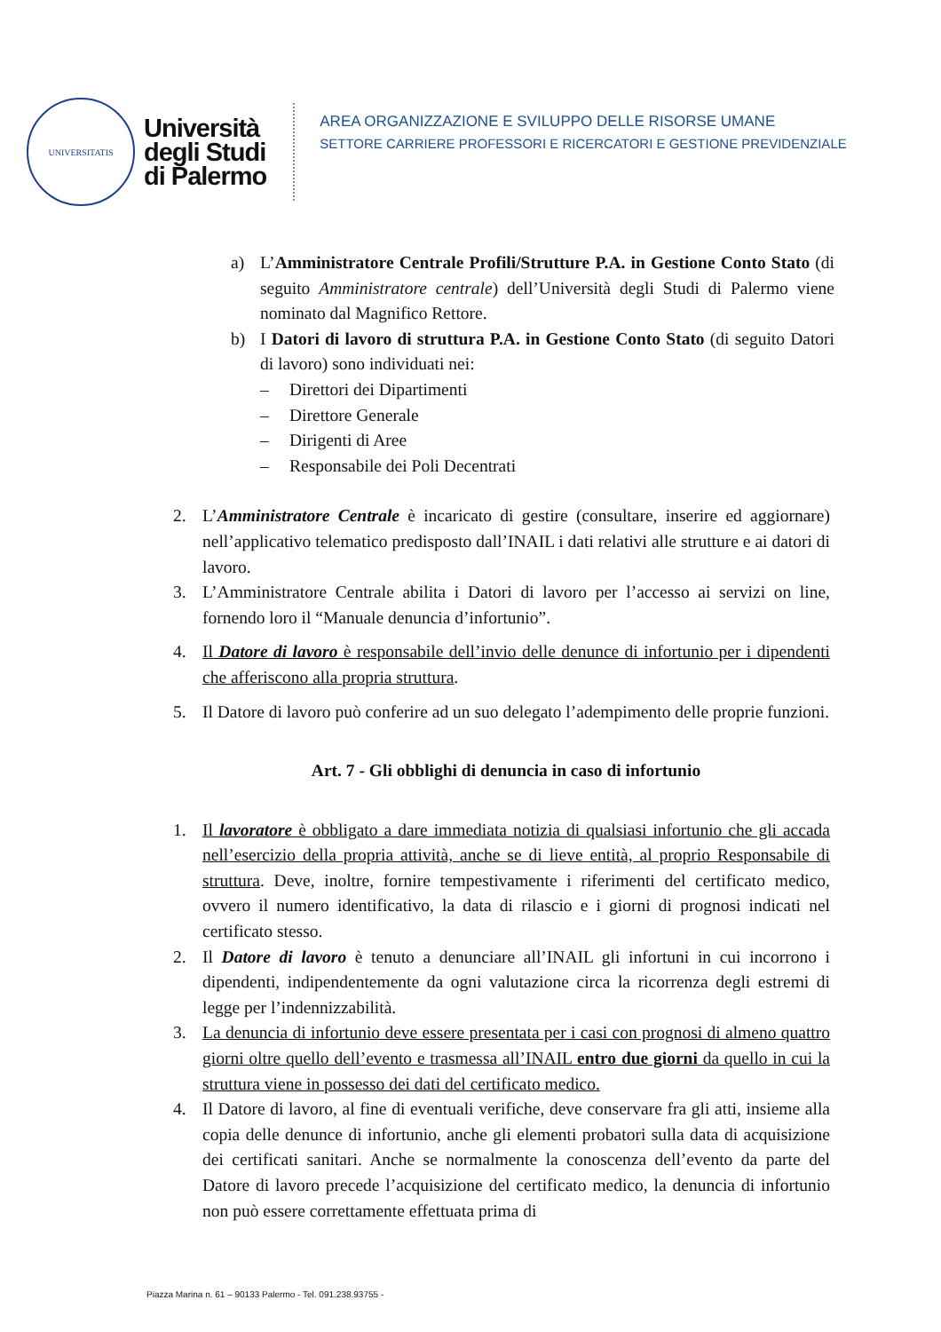UNIVERSITATIS
Università
degli Studi
di Palermo
AREA ORGANIZZAZIONE E SVILUPPO DELLE RISORSE UMANE
SETTORE CARRIERE PROFESSORI E RICERCATORI E GESTIONE PREVIDENZIALE
a) L’Amministratore Centrale Profili/Strutture P.A. in Gestione Conto Stato (di seguito Amministratore centrale) dell’Università degli Studi di Palermo viene nominato dal Magnifico Rettore.
b) I Datori di lavoro di struttura P.A. in Gestione Conto Stato (di seguito Datori di lavoro) sono individuati nei:
– Direttori dei Dipartimenti
– Direttore Generale
– Dirigenti di Aree
– Responsabile dei Poli Decentrati
2. L’Amministratore Centrale è incaricato di gestire (consultare, inserire ed aggiornare) nell’applicativo telematico predisposto dall’INAIL i dati relativi alle strutture e ai datori di lavoro.
3. L’Amministratore Centrale abilita i Datori di lavoro per l’accesso ai servizi on line, fornendo loro il “Manuale denuncia d’infortunio”.
4. Il Datore di lavoro è responsabile dell’invio delle denunce di infortunio per i dipendenti che afferiscono alla propria struttura.
5. Il Datore di lavoro può conferire ad un suo delegato l’adempimento delle proprie funzioni.
Art. 7 - Gli obblighi di denuncia in caso di infortunio
1. Il lavoratore è obbligato a dare immediata notizia di qualsiasi infortunio che gli accada nell’esercizio della propria attività, anche se di lieve entità, al proprio Responsabile di struttura. Deve, inoltre, fornire tempestivamente i riferimenti del certificato medico, ovvero il numero identificativo, la data di rilascio e i giorni di prognosi indicati nel certificato stesso.
2. Il Datore di lavoro è tenuto a denunciare all’INAIL gli infortuni in cui incorrono i dipendenti, indipendentemente da ogni valutazione circa la ricorrenza degli estremi di legge per l’indennizzabilità.
3. La denuncia di infortunio deve essere presentata per i casi con prognosi di almeno quattro giorni oltre quello dell’evento e trasmessa all’INAIL entro due giorni da quello in cui la struttura viene in possesso dei dati del certificato medico.
4. Il Datore di lavoro, al fine di eventuali verifiche, deve conservare fra gli atti, insieme alla copia delle denunce di infortunio, anche gli elementi probatori sulla data di acquisizione dei certificati sanitari. Anche se normalmente la conoscenza dell’evento da parte del Datore di lavoro precede l’acquisizione del certificato medico, la denuncia di infortunio non può essere correttamente effettuata prima di
Piazza Marina n. 61 – 90133 Palermo - Tel. 091.238.93755 -